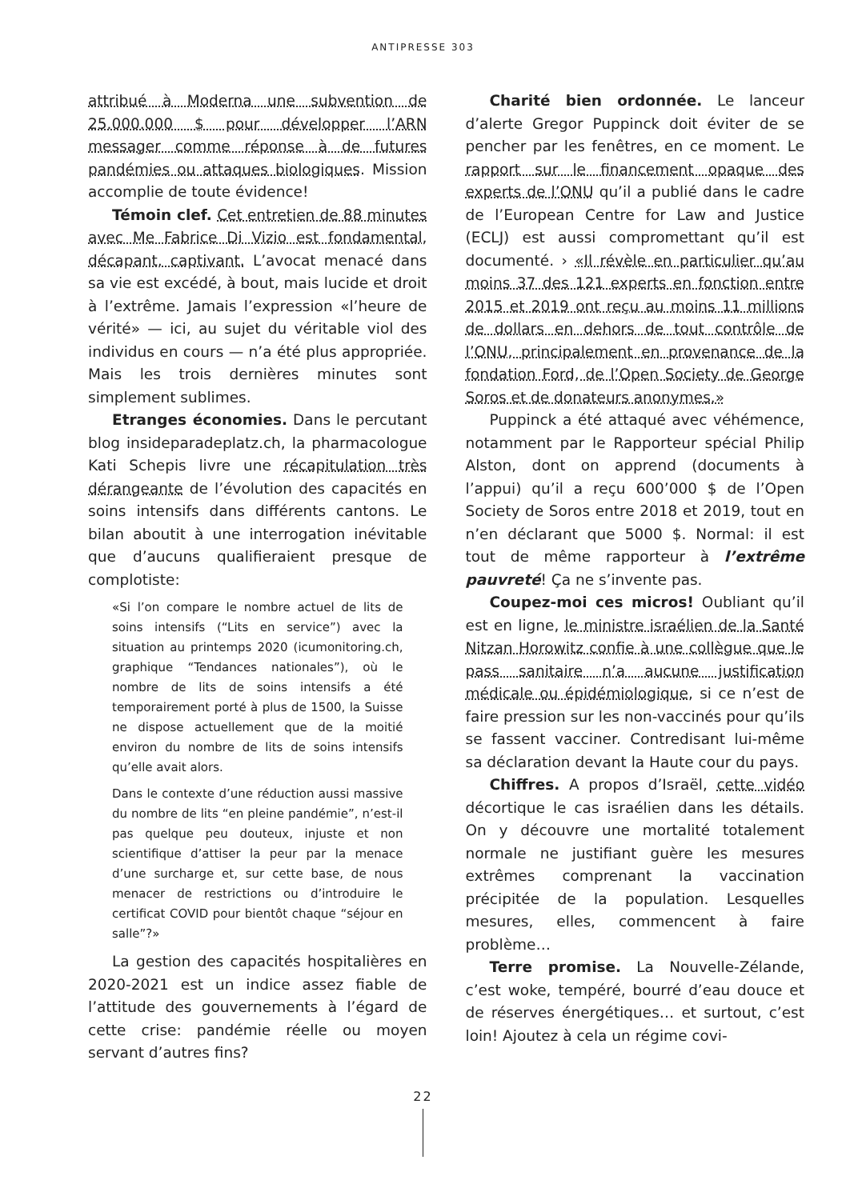ANTIPRESSE 303
attribué à Moderna une subvention de 25.000.000 $ pour développer l’ARN messager comme réponse à de futures pandémies ou attaques biologiques. Mission accomplie de toute évidence!
Témoin clef. Cet entretien de 88 minutes avec Me Fabrice Di Vizio est fondamental, décapant, captivant. L’avocat menacé dans sa vie est excédé, à bout, mais lucide et droit à l’extrême. Jamais l’expression «l’heure de vérité» — ici, au sujet du véritable viol des individus en cours — n’a été plus appropriée. Mais les trois dernières minutes sont simplement sublimes.
Etranges économies. Dans le percutant blog insideparadeplatz.ch, la pharmacologue Kati Schepis livre une récapitulation très dérangeante de l’évolution des capacités en soins intensifs dans différents cantons. Le bilan aboutit à une interrogation inévitable que d’aucuns qualifieraient presque de complotiste:
«Si l’on compare le nombre actuel de lits de soins intensifs (“Lits en service”) avec la situation au printemps 2020 (icumonitoring.ch, graphique “Tendances nationales”), où le nombre de lits de soins intensifs a été temporairement porté à plus de 1500, la Suisse ne dispose actuellement que de la moitié environ du nombre de lits de soins intensifs qu’elle avait alors.
Dans le contexte d’une réduction aussi massive du nombre de lits “en pleine pandémie”, n’est-il pas quelque peu douteux, injuste et non scientifique d’attiser la peur par la menace d’une surcharge et, sur cette base, de nous menacer de restrictions ou d’introduire le certificat COVID pour bientôt chaque “séjour en salle”?»
La gestion des capacités hospitalières en 2020-2021 est un indice assez fiable de l’attitude des gouvernements à l’égard de cette crise: pandémie réelle ou moyen servant d’autres fins?
Charité bien ordonnée. Le lanceur d’alerte Gregor Puppinck doit éviter de se pencher par les fenêtres, en ce moment. Le rapport sur le financement opaque des experts de l’ONU qu’il a publié dans le cadre de l’European Centre for Law and Justice (ECLJ) est aussi compromettant qu’il est documenté. › «Il révèle en particulier qu’au moins 37 des 121 experts en fonction entre 2015 et 2019 ont reçu au moins 11 millions de dollars en dehors de tout contrôle de l’ONU, principalement en provenance de la fondation Ford, de l’Open Society de George Soros et de donateurs anonymes.»
Puppinck a été attaqué avec véhémence, notamment par le Rapporteur spécial Philip Alston, dont on apprend (documents à l’appui) qu’il a reçu 600’000 $ de l’Open Society de Soros entre 2018 et 2019, tout en n’en déclarant que 5000 $. Normal: il est tout de même rapporteur à l’extrême pauvreté! Ça ne s’invente pas.
Coupez-moi ces micros! Oubliant qu’il est en ligne, le ministre israélien de la Santé Nitzan Horowitz confie à une collègue que le pass sanitaire n’a aucune justification médicale ou épidémiologique, si ce n’est de faire pression sur les non-vaccinés pour qu’ils se fassent vacciner. Contredisant lui-même sa déclaration devant la Haute cour du pays.
Chiffres. A propos d’Israël, cette vidéo décortique le cas israélien dans les détails. On y découvre une mortalité totalement normale ne justifiant guère les mesures extrêmes comprenant la vaccination précipitée de la population. Lesquelles mesures, elles, commencent à faire problème…
Terre promise. La Nouvelle-Zélande, c’est woke, tempéré, bourré d’eau douce et de réserves énergétiques… et surtout, c’est loin! Ajoutez à cela un régime covi-
22